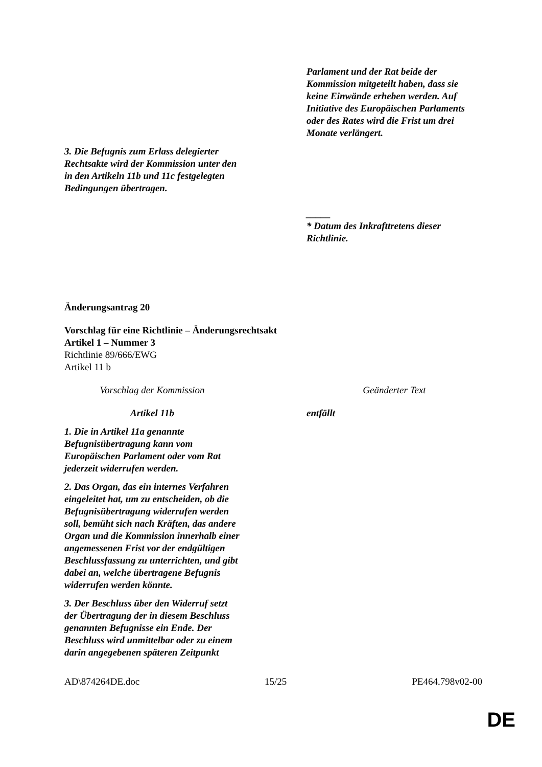| | Parlament und der Rat beide der Kommission mitgeteilt haben, dass sie keine Einwände erheben werden. Auf Initiative des Europäischen Parlaments oder des Rates wird die Frist um drei Monate verlängert. |
| 3. Die Befugnis zum Erlass delegierter Rechtsakte wird der Kommission unter den in den Artikeln 11b und 11c festgelegten Bedingungen übertragen. | |
| | _____ * Datum des Inkrafttretens dieser Richtlinie. |
Änderungsantrag 20
Vorschlag für eine Richtlinie – Änderungsrechtsakt
Artikel 1 – Nummer 3
Richtlinie 89/666/EWG
Artikel 11 b
| Vorschlag der Kommission | Geänderter Text |
| Artikel 11b 1. Die in Artikel 11a genannte Befugnisübertragung kann vom Europäischen Parlament oder vom Rat jederzeit widerrufen werden. 2. Das Organ, das ein internes Verfahren eingeleitet hat, um zu entscheiden, ob die Befugnisübertragung widerrufen werden soll, bemüht sich nach Kräften, das andere Organ und die Kommission innerhalb einer angemessenen Frist vor der endgültigen Beschlussfassung zu unterrichten, und gibt dabei an, welche übertragene Befugnis widerrufen werden könnte. 3. Der Beschluss über den Widerruf setzt der Übertragung der in diesem Beschluss genannten Befugnisse ein Ende. Der Beschluss wird unmittelbar oder zu einem darin angegebenen späteren Zeitpunkt | entfällt |
AD\874264DE.doc 15/25 PE464.798v02-00
DE